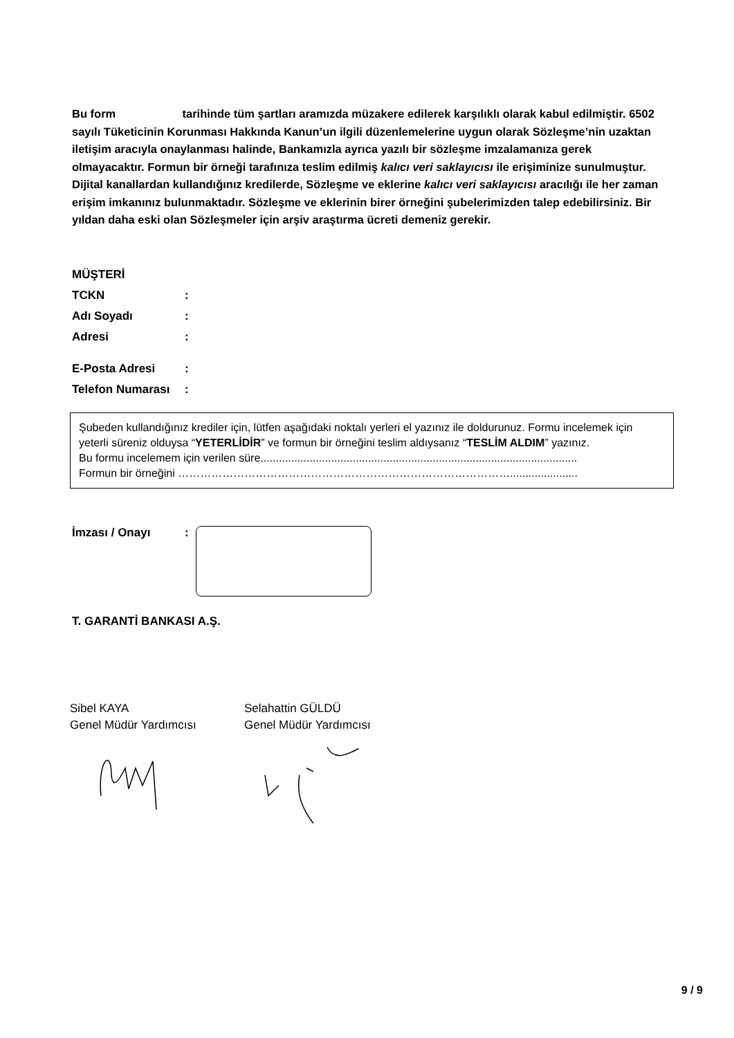Bu form tarihinde tüm şartları aramızda müzakere edilerek karşılıklı olarak kabul edilmiştir. 6502 sayılı Tüketicinin Korunması Hakkında Kanun’un ilgili düzenlemelerine uygun olarak Sözleşme’nin uzaktan iletişim aracıyla onaylanması halinde, Bankamızla ayrıca yazılı bir sözleşme imzalamanıza gerek olmayacaktır. Formun bir örneği tarafınıza teslim edilmiş kalıcı veri saklayıcısı ile erişiminize sunulmuştur. Dijital kanallardan kullandığınız kredilerde, Sözleşme ve eklerine kalıcı veri saklayıcısı aracılığı ile her zaman erişim imkanınız bulunmaktadır. Sözleşme ve eklerinin birer örneğini şubelerimizden talep edebilirsiniz. Bir yıldan daha eski olan Sözleşmeler için arşiv araştırma ücreti demeniz gerekir.
MÜŞTERİ
TCKN:
Adı Soyadı:
Adresi:
E-Posta Adresi:
Telefon Numarası:
Şubeden kullandığınız krediler için, lütfen aşağıdaki noktalı yerleri el yazınız ile doldurunuz. Formu incelemek için yeterli süreniz olduysa “YETERLİDİR” ve formun bir örneğini teslim aldıysanız “TESLİM ALDIM” yazınız.
Bu formu incelemem için verilen süre.......................................................................................................
Formun bir örneğini ………………………………………………………………………………......................
İmzası / Onayı:
T. GARANTİ BANKASI A.Ş.
Sibel KAYA
Genel Müdür Yardımcısı
Selahattin GÜLDÜ
Genel Müdür Yardımcısı
9 / 9